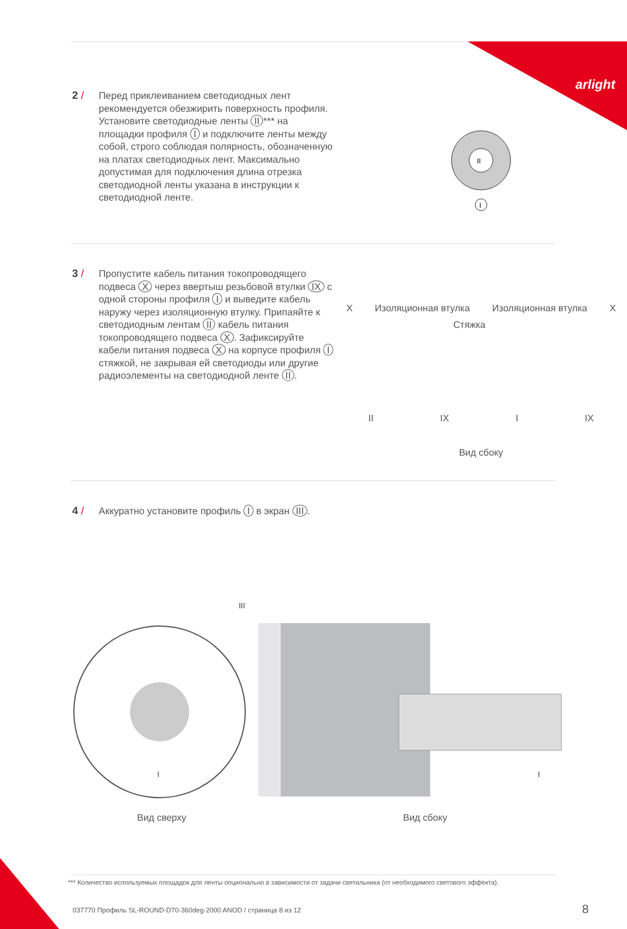arlight
2 /
Перед приклеиванием светодиодных лент рекомендуется обезжирить поверхность профиля. Установите светодиодные ленты II *** на площадки профиля I и подключите ленты между собой, строго соблюдая полярность, обозначенную на платах светодиодных лент. Максимально допустимая для подключения длина отрезка светодиодной ленты указана в инструкции к светодиодной ленте.
II
I
3 /
Пропустите кабель питания токопроводящего подвеса X через ввертыш резьбовой втулки IX с одной стороны профиля I и выведите кабель наружу через изоляционную втулку. Припаяйте к светодиодным лентам II кабель питания токопроводящего подвеса X. Зафиксируйте кабели питания подвеса X на корпусе профиля I стяжкой, не закрывая ей светодиоды или другие радиоэлементы на светодиодной ленте II.
X Изоляционная втулка Изоляционная втулка X
Стяжка
II IX I IX
Вид сбоку
4 /
Аккуратно установите профиль I в экран III.
III
I
I
Вид сверху Вид сбоку
*** Количество используемых площадок для ленты опционально в зависимости от задачи светильника (от необходимого светового эффекта).
037770 Профиль SL-ROUND-D70-360deg-2000 ANOD / страница 8 из 12
8